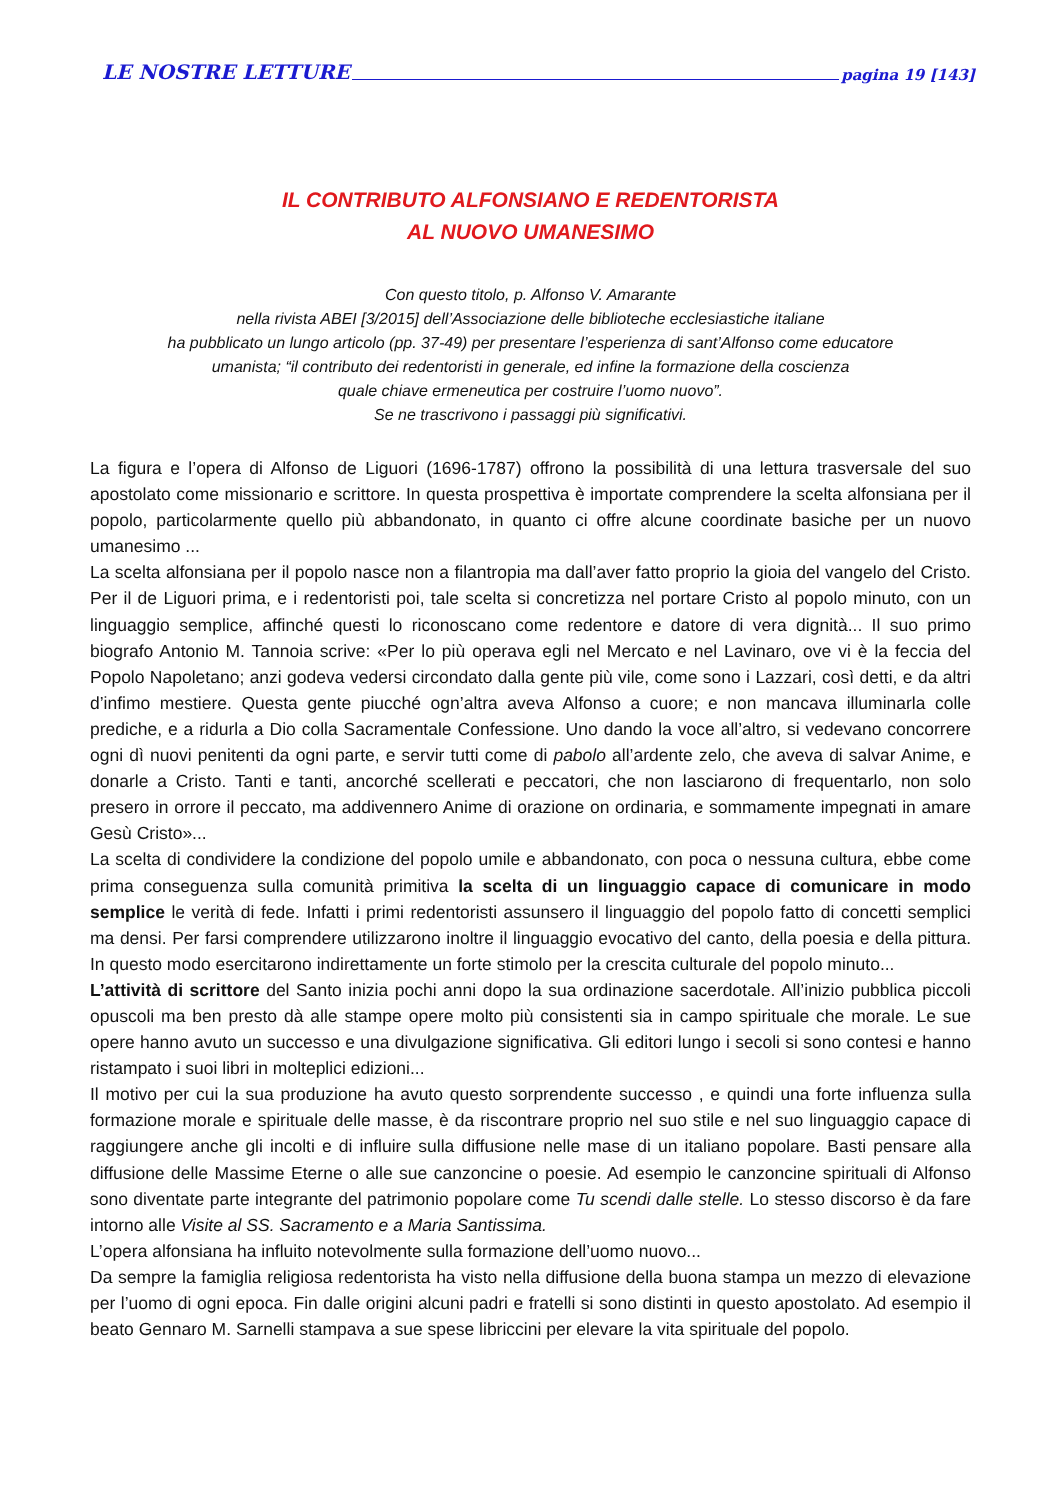LE NOSTRE LETTURE pagina 19 [143]
IL CONTRIBUTO ALFONSIANO E REDENTORISTA
AL NUOVO UMANESIMO
Con questo titolo, p. Alfonso V. Amarante
nella rivista ABEI [3/2015] dell’Associazione delle biblioteche ecclesiastiche italiane
ha pubblicato un lungo articolo (pp. 37-49) per presentare l’esperienza di sant’Alfonso come educatore
umanista; “il contributo dei redentoristi in generale, ed infine la formazione della coscienza
quale chiave ermeneutica per costruire l’uomo nuovo”.
Se ne trascrivono i passaggi più significativi.
La figura e l’opera di Alfonso de Liguori (1696-1787) offrono la possibilità di una lettura trasversale del suo apostolato come missionario e scrittore. In questa prospettiva è importate comprendere la scelta alfonsiana per il popolo, particolarmente quello più abbandonato, in quanto ci offre alcune coordinate basiche per un nuovo umanesimo ...
La scelta alfonsiana per il popolo nasce non a filantropia ma dall’aver fatto proprio la gioia del vangelo del Cristo. Per il de Liguori prima, e i redentoristi poi, tale scelta si concretizza nel portare Cristo al popolo minuto, con un linguaggio semplice, affinché questi lo riconoscano come redentore e datore di vera dignità... Il suo primo biografo Antonio M. Tannoia scrive: «Per lo più operava egli nel Mercato e nel Lavinaro, ove vi è la feccia del Popolo Napoletano; anzi godeva vedersi circondato dalla gente più vile, come sono i Lazzari, così detti, e da altri d’infimo mestiere. Questa gente piucché ogn’altra aveva Alfonso a cuore; e non mancava illuminarla colle prediche, e a ridurla a Dio colla Sacramentale Confessione. Uno dando la voce all’altro, si vedevano concorrere ogni dì nuovi penitenti da ogni parte, e servir tutti come di pabolo all’ardente zelo, che aveva di salvar Anime, e donarle a Cristo. Tanti e tanti, ancorché scellerati e peccatori, che non lasciarono di frequentarlo, non solo presero in orrore il peccato, ma addivennero Anime di orazione on ordinaria, e sommamente impegnati in amare Gesù Cristo»...
La scelta di condividere la condizione del popolo umile e abbandonato, con poca o nessuna cultura, ebbe come prima conseguenza sulla comunità primitiva la scelta di un linguaggio capace di comunicare in modo semplice le verità di fede. Infatti i primi redentoristi assunsero il linguaggio del popolo fatto di concetti semplici ma densi. Per farsi comprendere utilizzarono inoltre il linguaggio evocativo del canto, della poesia e della pittura. In questo modo esercitarono indirettamente un forte stimolo per la crescita culturale del popolo minuto...
L’attività di scrittore del Santo inizia pochi anni dopo la sua ordinazione sacerdotale. All’inizio pubblica piccoli opuscoli ma ben presto dà alle stampe opere molto più consistenti sia in campo spirituale che morale. Le sue opere hanno avuto un successo e una divulgazione significativa. Gli editori lungo i secoli si sono contesi e hanno ristampato i suoi libri in molteplici edizioni...
Il motivo per cui la sua produzione ha avuto questo sorprendente successo , e quindi una forte influenza sulla formazione morale e spirituale delle masse, è da riscontrare proprio nel suo stile e nel suo linguaggio capace di raggiungere anche gli incolti e di influire sulla diffusione nelle mase di un italiano popolare. Basti pensare alla diffusione delle Massime Eterne o alle sue canzoncine o poesie. Ad esempio le canzoncine spirituali di Alfonso sono diventate parte integrante del patrimonio popolare come Tu scendi dalle stelle. Lo stesso discorso è da fare intorno alle Visite al SS. Sacramento e a Maria Santissima.
L’opera alfonsiana ha influito notevolmente sulla formazione dell’uomo nuovo...
Da sempre la famiglia religiosa redentorista ha visto nella diffusione della buona stampa un mezzo di elevazione per l’uomo di ogni epoca. Fin dalle origini alcuni padri e fratelli si sono distinti in questo apostolato. Ad esempio il beato Gennaro M. Sarnelli stampava a sue spese libriccini per elevare la vita spirituale del popolo.